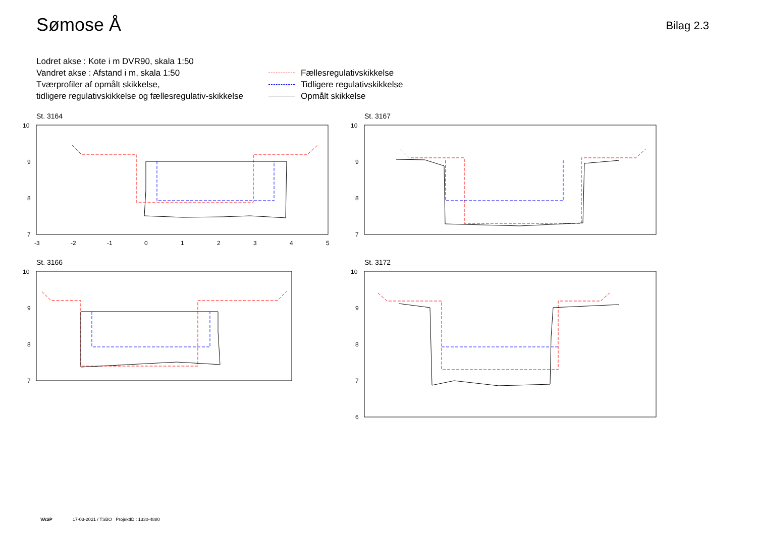Sømose Å
Bilag 2.3
Lodret akse : Kote i m DVR90, skala 1:50
Vandret akse : Afstand i m, skala 1:50
Tværprofiler af opmålt skikkelse,
tidligere regulativskikkelse og fællesregulativ-skikkelse
Fællesregulativskikkelse
Tidligere regulativskikkelse
Opmålt skikkelse
St. 3164
10
9
8
7
-3
-2
-1
0
1
2
3
4
5
St. 3167
10
9
8
7
St. 3166
10
9
8
7
St. 3172
10
9
8
7
6
VASP 17-03-2021 / TSBO ProjektID : 1330-4880